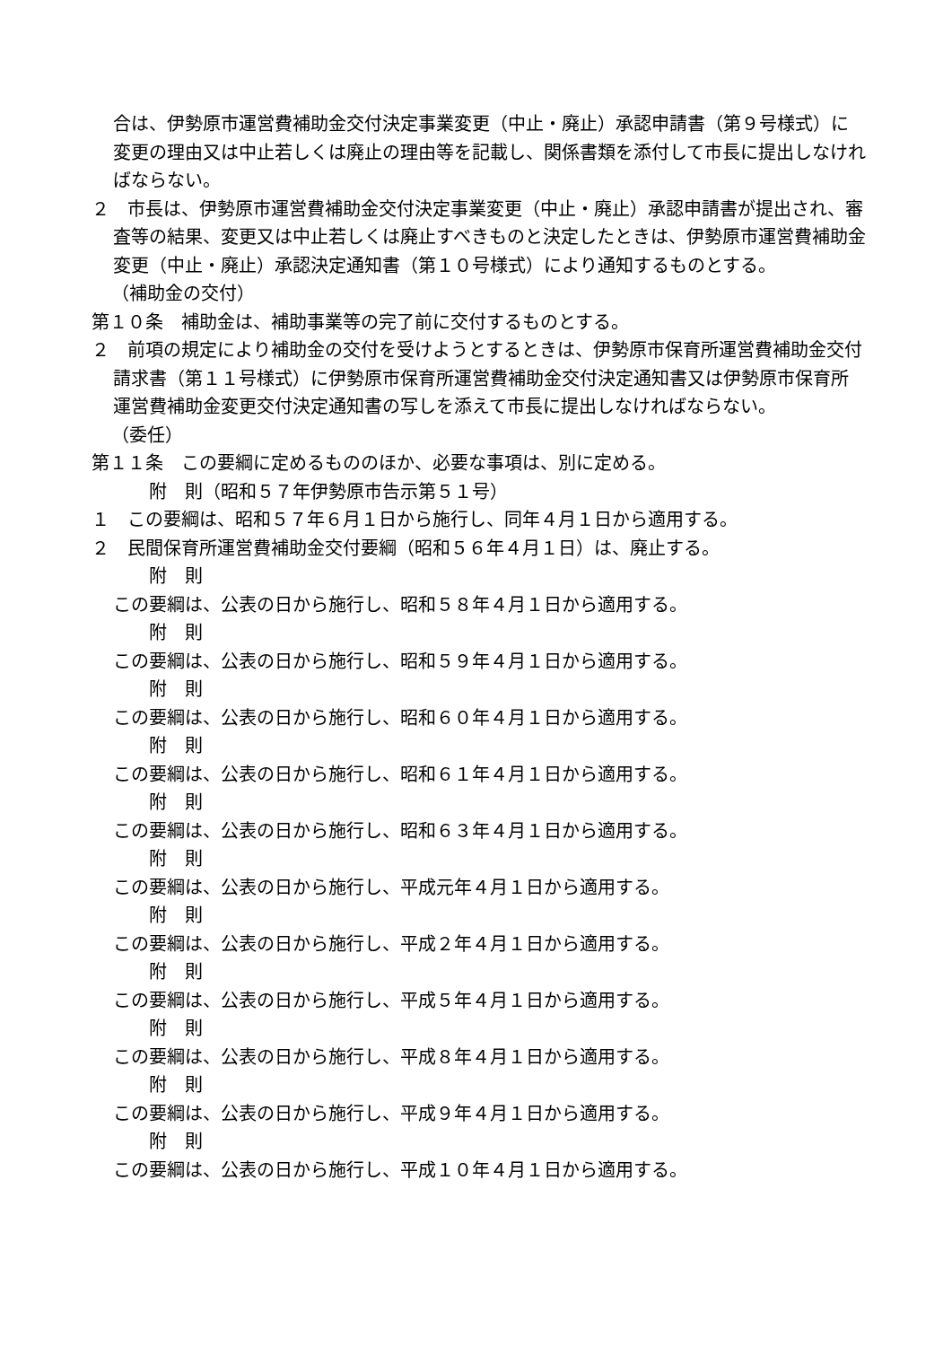合は、伊勢原市運営費補助金交付決定事業変更（中止・廃止）承認申請書（第９号様式）に変更の理由又は中止若しくは廃止の理由等を記載し、関係書類を添付して市長に提出しなければならない。
２　市長は、伊勢原市運営費補助金交付決定事業変更（中止・廃止）承認申請書が提出され、審査等の結果、変更又は中止若しくは廃止すべきものと決定したときは、伊勢原市運営費補助金変更（中止・廃止）承認決定通知書（第１０号様式）により通知するものとする。
（補助金の交付）
第１０条　補助金は、補助事業等の完了前に交付するものとする。
２　前項の規定により補助金の交付を受けようとするときは、伊勢原市保育所運営費補助金交付請求書（第１１号様式）に伊勢原市保育所運営費補助金交付決定通知書又は伊勢原市保育所運営費補助金変更交付決定通知書の写しを添えて市長に提出しなければならない。
（委任）
第１１条　この要綱に定めるもののほか、必要な事項は、別に定める。
附　則（昭和５７年伊勢原市告示第５１号）
１　この要綱は、昭和５７年６月１日から施行し、同年４月１日から適用する。
２　民間保育所運営費補助金交付要綱（昭和５６年４月１日）は、廃止する。
附　則
この要綱は、公表の日から施行し、昭和５８年４月１日から適用する。
附　則
この要綱は、公表の日から施行し、昭和５９年４月１日から適用する。
附　則
この要綱は、公表の日から施行し、昭和６０年４月１日から適用する。
附　則
この要綱は、公表の日から施行し、昭和６１年４月１日から適用する。
附　則
この要綱は、公表の日から施行し、昭和６３年４月１日から適用する。
附　則
この要綱は、公表の日から施行し、平成元年４月１日から適用する。
附　則
この要綱は、公表の日から施行し、平成２年４月１日から適用する。
附　則
この要綱は、公表の日から施行し、平成５年４月１日から適用する。
附　則
この要綱は、公表の日から施行し、平成８年４月１日から適用する。
附　則
この要綱は、公表の日から施行し、平成９年４月１日から適用する。
附　則
この要綱は、公表の日から施行し、平成１０年４月１日から適用する。